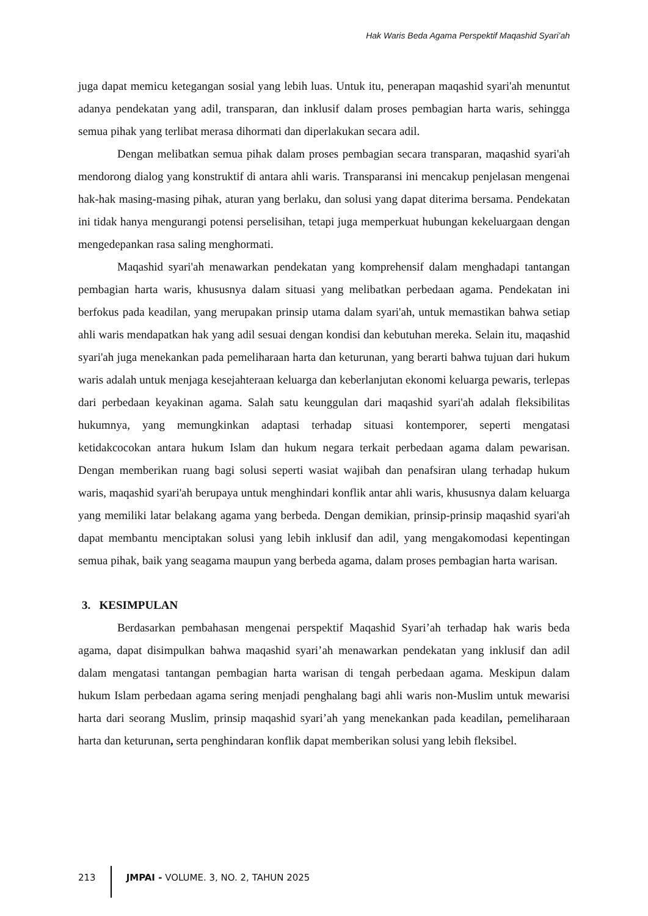Hak Waris Beda Agama Perspektif Maqashid Syari’ah
juga dapat memicu ketegangan sosial yang lebih luas. Untuk itu, penerapan maqashid syari'ah menuntut adanya pendekatan yang adil, transparan, dan inklusif dalam proses pembagian harta waris, sehingga semua pihak yang terlibat merasa dihormati dan diperlakukan secara adil.
Dengan melibatkan semua pihak dalam proses pembagian secara transparan, maqashid syari'ah mendorong dialog yang konstruktif di antara ahli waris. Transparansi ini mencakup penjelasan mengenai hak-hak masing-masing pihak, aturan yang berlaku, dan solusi yang dapat diterima bersama. Pendekatan ini tidak hanya mengurangi potensi perselisihan, tetapi juga memperkuat hubungan kekeluargaan dengan mengedepankan rasa saling menghormati.
Maqashid syari'ah menawarkan pendekatan yang komprehensif dalam menghadapi tantangan pembagian harta waris, khususnya dalam situasi yang melibatkan perbedaan agama. Pendekatan ini berfokus pada keadilan, yang merupakan prinsip utama dalam syari'ah, untuk memastikan bahwa setiap ahli waris mendapatkan hak yang adil sesuai dengan kondisi dan kebutuhan mereka. Selain itu, maqashid syari'ah juga menekankan pada pemeliharaan harta dan keturunan, yang berarti bahwa tujuan dari hukum waris adalah untuk menjaga kesejahteraan keluarga dan keberlanjutan ekonomi keluarga pewaris, terlepas dari perbedaan keyakinan agama. Salah satu keunggulan dari maqashid syari'ah adalah fleksibilitas hukumnya, yang memungkinkan adaptasi terhadap situasi kontemporer, seperti mengatasi ketidakcocokan antara hukum Islam dan hukum negara terkait perbedaan agama dalam pewarisan. Dengan memberikan ruang bagi solusi seperti wasiat wajibah dan penafsiran ulang terhadap hukum waris, maqashid syari'ah berupaya untuk menghindari konflik antar ahli waris, khususnya dalam keluarga yang memiliki latar belakang agama yang berbeda. Dengan demikian, prinsip-prinsip maqashid syari'ah dapat membantu menciptakan solusi yang lebih inklusif dan adil, yang mengakomodasi kepentingan semua pihak, baik yang seagama maupun yang berbeda agama, dalam proses pembagian harta warisan.
3. KESIMPULAN
Berdasarkan pembahasan mengenai perspektif Maqashid Syari’ah terhadap hak waris beda agama, dapat disimpulkan bahwa maqashid syari’ah menawarkan pendekatan yang inklusif dan adil dalam mengatasi tantangan pembagian harta warisan di tengah perbedaan agama. Meskipun dalam hukum Islam perbedaan agama sering menjadi penghalang bagi ahli waris non-Muslim untuk mewarisi harta dari seorang Muslim, prinsip maqashid syari’ah yang menekankan pada keadilan, pemeliharaan harta dan keturunan, serta penghindaran konflik dapat memberikan solusi yang lebih fleksibel.
213 JMPAI - VOLUME. 3, NO. 2, TAHUN 2025